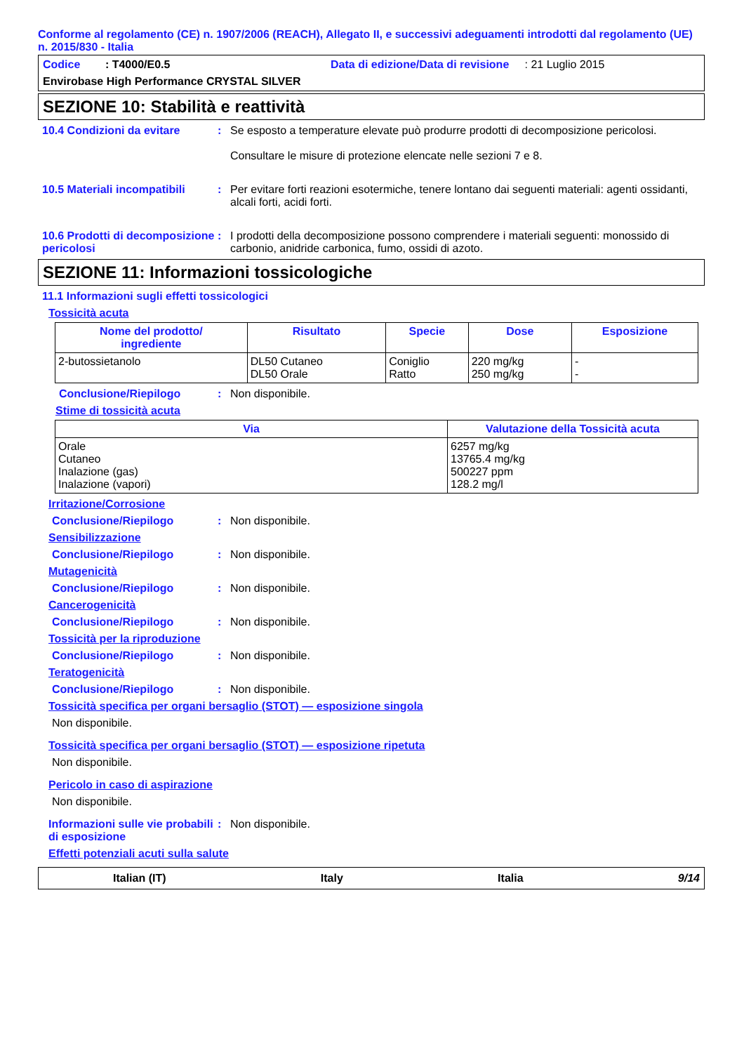Conforme al regolamento (CE) n. 1907/2006 (REACH), Allegato II, e successivi adeguamenti introdotti dal regolamento (UE) n. 2015/830 - Italia
Codice : T4000/E0.5 Data di edizione/Data di revisione : 21 Luglio 2015
Envirobase High Performance CRYSTAL SILVER
SEZIONE 10: Stabilità e reattività
10.4 Condizioni da evitare : Se esposto a temperature elevate può produrre prodotti di decomposizione pericolosi.
Consultare le misure di protezione elencate nelle sezioni 7 e 8.
10.5 Materiali incompatibili
: Per evitare forti reazioni esotermiche, tenere lontano dai seguenti materiali: agenti ossidanti, alcali forti, acidi forti.
10.6 Prodotti di decomposizione pericolosi
: I prodotti della decomposizione possono comprendere i materiali seguenti: monossido di carbonio, anidride carbonica, fumo, ossidi di azoto.
SEZIONE 11: Informazioni tossicologiche
11.1 Informazioni sugli effetti tossicologici
Tossicità acuta
| Nome del prodotto/ ingrediente | Risultato | Specie | Dose | Esposizione |
| --- | --- | --- | --- | --- |
| 2-butossietanolo | DL50 Cutaneo DL50 Orale | Coniglio Ratto | 220 mg/kg 250 mg/kg | - - |
Conclusione/Riepilogo : Non disponibile.
Stime di tossicità acuta
| Via | Valutazione della Tossicità acuta |
| --- | --- |
| Orale Cutaneo Inalazione (gas) Inalazione (vapori) | 6257 mg/kg 13765.4 mg/kg 500227 ppm 128.2 mg/l |
Irritazione/Corrosione
Conclusione/Riepilogo : Non disponibile.
Sensibilizzazione
Conclusione/Riepilogo : Non disponibile.
Mutagenicità
Conclusione/Riepilogo : Non disponibile.
Cancerogenicità
Conclusione/Riepilogo : Non disponibile.
Tossicità per la riproduzione
Conclusione/Riepilogo : Non disponibile.
Teratogenicità
Conclusione/Riepilogo : Non disponibile.
Tossicità specifica per organi bersaglio (STOT) — esposizione singola
Non disponibile.
Tossicità specifica per organi bersaglio (STOT) — esposizione ripetuta
Non disponibile.
Pericolo in caso di aspirazione
Non disponibile.
Informazioni sulle vie probabili di esposizione
: Non disponibile.
Effetti potenziali acuti sulla salute
Italian (IT) Italy Italia 9/14